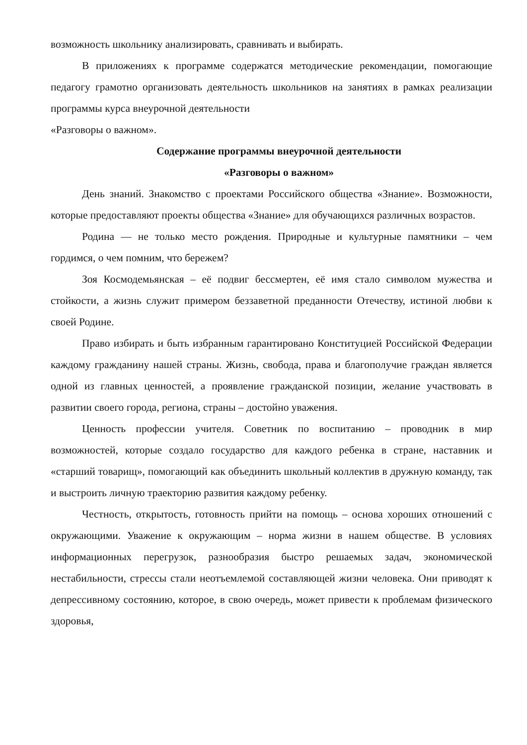возможность школьнику анализировать, сравнивать и выбирать.
В приложениях к программе содержатся методические рекомендации, помогающие педагогу грамотно организовать деятельность школьников на занятиях в рамках реализации программы курса внеурочной деятельности
«Разговоры о важном».
Содержание программы внеурочной деятельности
«Разговоры о важном»
День знаний. Знакомство с проектами Российского общества «Знание». Возможности, которые предоставляют проекты общества «Знание» для обучающихся различных возрастов.
Родина — не только место рождения. Природные и культурные памятники – чем гордимся, о чем помним, что бережем?
Зоя Космодемьянская – её подвиг бессмертен, её имя стало символом мужества и стойкости, а жизнь служит примером беззаветной преданности Отечеству, истиной любви к своей Родине.
Право избирать и быть избранным гарантировано Конституцией Российской Федерации каждому гражданину нашей страны. Жизнь, свобода, права и благополучие граждан является одной из главных ценностей, а проявление гражданской позиции, желание участвовать в развитии своего города, региона, страны – достойно уважения.
Ценность профессии учителя. Советник по воспитанию – проводник в мир возможностей, которые создало государство для каждого ребенка в стране, наставник и «старший товарищ», помогающий как объединить школьный коллектив в дружную команду, так и выстроить личную траекторию развития каждому ребенку.
Честность, открытость, готовность прийти на помощь – основа хороших отношений с окружающими. Уважение к окружающим – норма жизни в нашем обществе. В условиях информационных перегрузок, разнообразия быстро решаемых задач, экономической нестабильности, стрессы стали неотъемлемой составляющей жизни человека. Они приводят к депрессивному состоянию, которое, в свою очередь, может привести к проблемам физического здоровья,